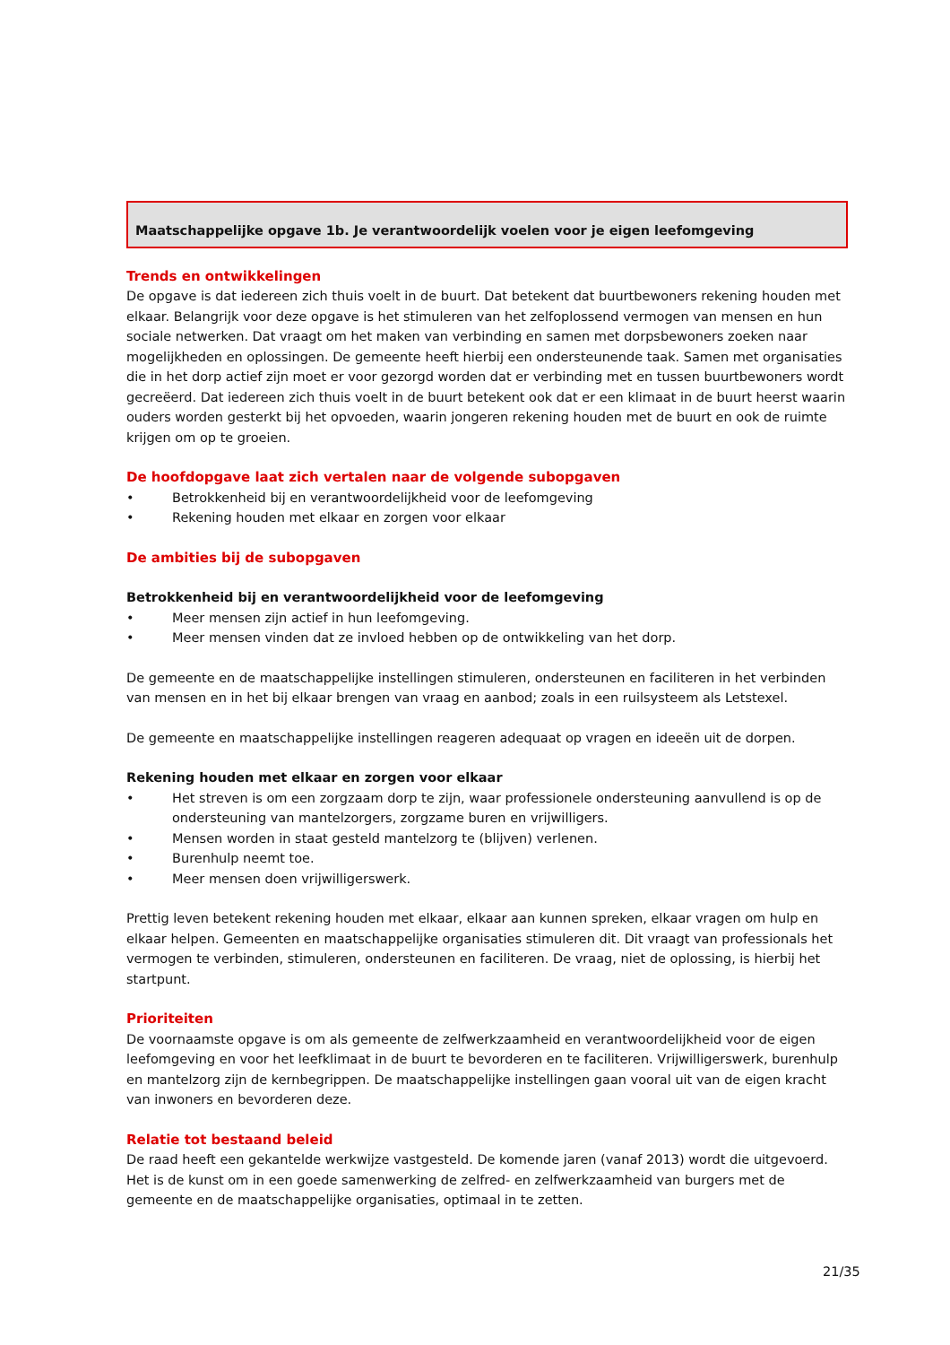Maatschappelijke opgave 1b. Je verantwoordelijk voelen voor je eigen leefomgeving
Trends en ontwikkelingen
De opgave is dat iedereen zich thuis voelt in de buurt. Dat betekent dat buurtbewoners rekening houden met elkaar. Belangrijk voor deze opgave is het stimuleren van het zelfoplossend vermogen van mensen en hun sociale netwerken. Dat vraagt om het maken van verbinding en samen met dorpsbewoners zoeken naar mogelijkheden en oplossingen. De gemeente heeft hierbij een ondersteunende taak. Samen met organisaties die in het dorp actief zijn moet er voor gezorgd worden dat er verbinding met en tussen buurtbewoners wordt gecreëerd. Dat iedereen zich thuis voelt in de buurt betekent ook dat er een klimaat in de buurt heerst waarin ouders worden gesterkt bij het opvoeden, waarin jongeren rekening houden met de buurt en ook de ruimte krijgen om op te groeien.
De hoofdopgave laat zich vertalen naar de volgende subopgaven
• Betrokkenheid bij en verantwoordelijkheid voor de leefomgeving
• Rekening houden met elkaar en zorgen voor elkaar
De ambities bij de subopgaven
Betrokkenheid bij en verantwoordelijkheid voor de leefomgeving
• Meer mensen zijn actief in hun leefomgeving.
• Meer mensen vinden dat ze invloed hebben op de ontwikkeling van het dorp.
De gemeente en de maatschappelijke instellingen stimuleren, ondersteunen en faciliteren in het verbinden van mensen en in het bij elkaar brengen van vraag en aanbod; zoals in een ruilsysteem als Letstexel.
De gemeente en maatschappelijke instellingen reageren adequaat op vragen en ideeën uit de dorpen.
Rekening houden met elkaar en zorgen voor elkaar
• Het streven is om een zorgzaam dorp te zijn, waar professionele ondersteuning aanvullend is op de ondersteuning van mantelzorgers, zorgzame buren en vrijwilligers.
• Mensen worden in staat gesteld mantelzorg te (blijven) verlenen.
• Burenhulp neemt toe.
• Meer mensen doen vrijwilligerswerk.
Prettig leven betekent rekening houden met elkaar, elkaar aan kunnen spreken, elkaar vragen om hulp en elkaar helpen. Gemeenten en maatschappelijke organisaties stimuleren dit. Dit vraagt van professionals het vermogen te verbinden, stimuleren, ondersteunen en faciliteren. De vraag, niet de oplossing, is hierbij het startpunt.
Prioriteiten
De voornaamste opgave is om als gemeente de zelfwerkzaamheid en verantwoordelijkheid voor de eigen leefomgeving en voor het leefklimaat in de buurt te bevorderen en te faciliteren. Vrijwilligerswerk, burenhulp en mantelzorg zijn de kernbegrippen. De maatschappelijke instellingen gaan vooral uit van de eigen kracht van inwoners en bevorderen deze.
Relatie tot bestaand beleid
De raad heeft een gekantelde werkwijze vastgesteld. De komende jaren (vanaf 2013) wordt die uitgevoerd. Het is de kunst om in een goede samenwerking de zelfred- en zelfwerkzaamheid van burgers met de gemeente en de maatschappelijke organisaties, optimaal in te zetten.
21/35